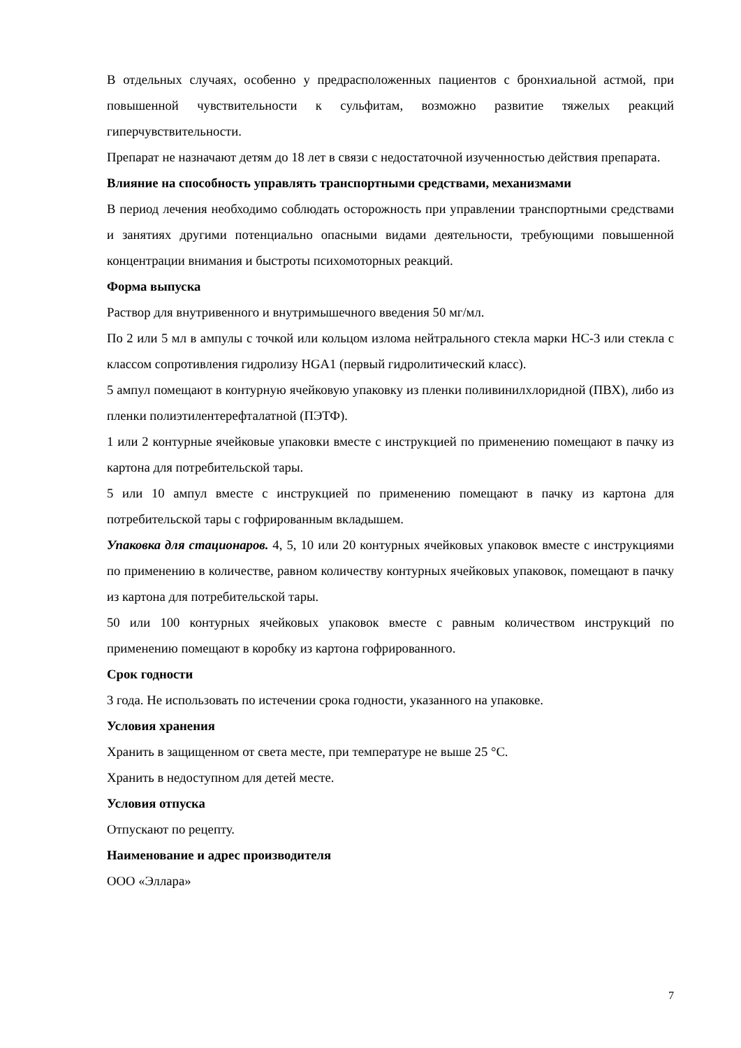В отдельных случаях, особенно у предрасположенных пациентов с бронхиальной астмой, при повышенной чувствительности к сульфитам, возможно развитие тяжелых реакций гиперчувствительности.
Препарат не назначают детям до 18 лет в связи с недостаточной изученностью действия препарата.
Влияние на способность управлять транспортными средствами, механизмами
В период лечения необходимо соблюдать осторожность при управлении транспортными средствами и занятиях другими потенциально опасными видами деятельности, требующими повышенной концентрации внимания и быстроты психомоторных реакций.
Форма выпуска
Раствор для внутривенного и внутримышечного введения 50 мг/мл.
По 2 или 5 мл в ампулы с точкой или кольцом излома нейтрального стекла марки НС-3 или стекла с классом сопротивления гидролизу HGA1 (первый гидролитический класс).
5 ампул помещают в контурную ячейковую упаковку из пленки поливинилхлоридной (ПВХ), либо из пленки полиэтилентерефталатной (ПЭТФ).
1 или 2 контурные ячейковые упаковки вместе с инструкцией по применению помещают в пачку из картона для потребительской тары.
5 или 10 ампул вместе с инструкцией по применению помещают в пачку из картона для потребительской тары с гофрированным вкладышем.
Упаковка для стационаров. 4, 5, 10 или 20 контурных ячейковых упаковок вместе с инструкциями по применению в количестве, равном количеству контурных ячейковых упаковок, помещают в пачку из картона для потребительской тары.
50 или 100 контурных ячейковых упаковок вместе с равным количеством инструкций по применению помещают в коробку из картона гофрированного.
Срок годности
3 года. Не использовать по истечении срока годности, указанного на упаковке.
Условия хранения
Хранить в защищенном от света месте, при температуре не выше 25 °С.
Хранить в недоступном для детей месте.
Условия отпуска
Отпускают по рецепту.
Наименование и адрес производителя
ООО «Эллара»
7